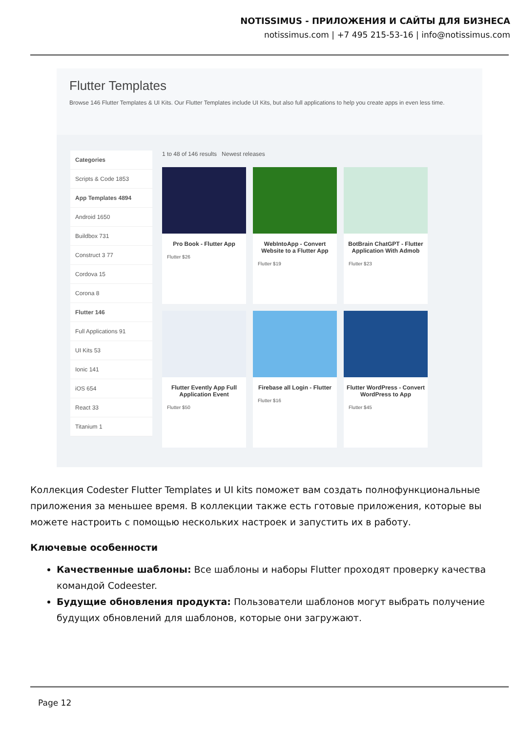NOTISSIMUS - ПРИЛОЖЕНИЯ И САЙТЫ ДЛЯ БИЗНЕСА
notissimus.com | +7 495 215-53-16 | info@notissimus.com
Flutter Templates
Browse 146 Flutter Templates & UI Kits. Our Flutter Templates include UI Kits, but also full applications to help you create apps in even less time.
Categories
Scripts & Code 1853
App Templates 4894
Android 1650
Buildbox 731
Construct 3 77
Cordova 15
Corona 8
Flutter 146
Full Applications 91
UI Kits 53
Ionic 141
iOS 654
React 33
Titanium 1
1 to 48 of 146 results Newest releases
Pro Book - Flutter App
Flutter $26
WebIntoApp - Convert Website to a Flutter App
Flutter $19
BotBrain ChatGPT - Flutter Application With Admob
Flutter $23
Flutter Evently App Full Application Event
Flutter $50
Firebase all Login - Flutter
Flutter $16
Flutter WordPress - Convert WordPress to App
Flutter $45
Коллекция Codester Flutter Templates и UI kits поможет вам создать полнофункциональные приложения за меньшее время. В коллекции также есть готовые приложения, которые вы можете настроить с помощью нескольких настроек и запустить их в работу.
Ключевые особенности
Качественные шаблоны: Все шаблоны и наборы Flutter проходят проверку качества командой Codeester.
Будущие обновления продукта: Пользователи шаблонов могут выбрать получение будущих обновлений для шаблонов, которые они загружают.
Page 12